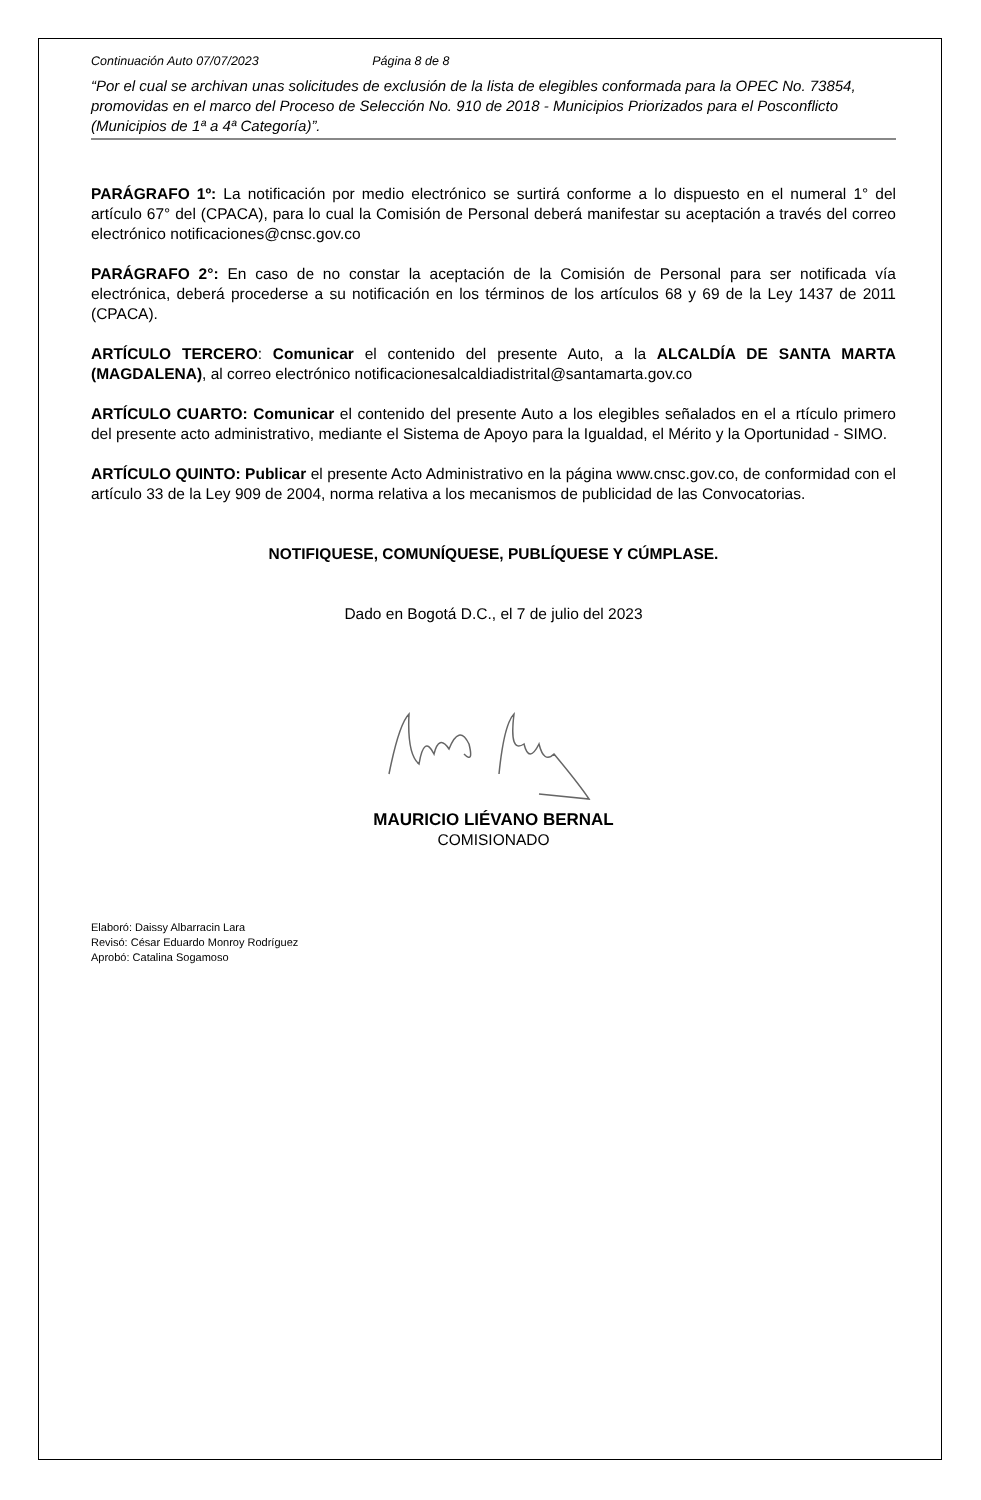Continuación Auto 07/07/2023 Página 8 de 8
“Por el cual se archivan unas solicitudes de exclusión de la lista de elegibles conformada para la OPEC No. 73854, promovidas en el marco del Proceso de Selección No. 910 de 2018 - Municipios Priorizados para el Posconflicto (Municipios de 1ª a 4ª Categoría)”.
PARÁGRAFO 1º: La notificación por medio electrónico se surtirá conforme a lo dispuesto en el numeral 1° del artículo 67° del (CPACA), para lo cual la Comisión de Personal deberá manifestar su aceptación a través del correo electrónico notificaciones@cnsc.gov.co
PARÁGRAFO 2°: En caso de no constar la aceptación de la Comisión de Personal para ser notificada vía electrónica, deberá procederse a su notificación en los términos de los artículos 68 y 69 de la Ley 1437 de 2011 (CPACA).
ARTÍCULO TERCERO: Comunicar el contenido del presente Auto, a la ALCALDÍA DE SANTA MARTA (MAGDALENA), al correo electrónico notificacionesalcaldiadistrital@santamarta.gov.co
ARTÍCULO CUARTO: Comunicar el contenido del presente Auto a los elegibles señalados en el a rtículo primero del presente acto administrativo, mediante el Sistema de Apoyo para la Igualdad, el Mérito y la Oportunidad - SIMO.
ARTÍCULO QUINTO: Publicar el presente Acto Administrativo en la página www.cnsc.gov.co, de conformidad con el artículo 33 de la Ley 909 de 2004, norma relativa a los mecanismos de publicidad de las Convocatorias.
NOTIFIQUESE, COMUNÍQUESE, PUBLÍQUESE Y CÚMPLASE.
Dado en Bogotá D.C., el 7 de julio del 2023
MAURICIO LIÉVANO BERNAL
COMISIONADO
Elaboró: Daissy Albarracin Lara
Revisó: César Eduardo Monroy Rodríguez
Aprobó: Catalina Sogamoso